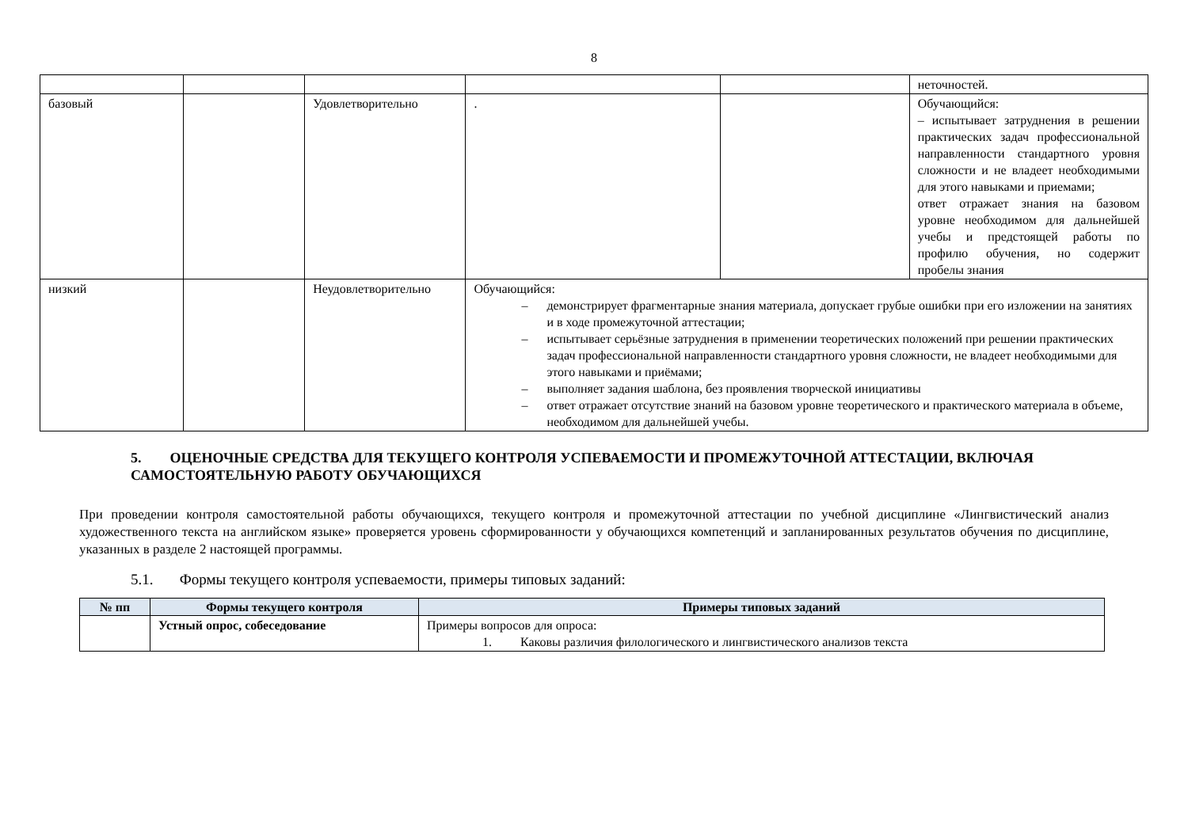8
| | | | | | неточностей. |
| базовый | | Удовлетворительно | . | | Обучающийся: – испытывает затруднения в решении практических задач профессиональной направленности стандартного уровня сложности и не владеет необходимыми для этого навыками и приемами; ответ отражает знания на базовом уровне необходимом для дальнейшей учебы и предстоящей работы по профилю обучения, но содержит пробелы знания |
| низкий | | Неудовлетворительно | Обучающийся: – демонстрирует фрагментарные знания материала, допускает грубые ошибки при его изложении на занятиях и в ходе промежуточной аттестации; – испытывает серьёзные затруднения в применении теоретических положений при решении практических задач профессиональной направленности стандартного уровня сложности, не владеет необходимыми для этого навыками и приёмами; – выполняет задания шаблона, без проявления творческой инициативы – ответ отражает отсутствие знаний на базовом уровне теоретического и практического материала в объеме, необходимом для дальнейшей учебы. | | |
5. ОЦЕНОЧНЫЕ СРЕДСТВА ДЛЯ ТЕКУЩЕГО КОНТРОЛЯ УСПЕВАЕМОСТИ И ПРОМЕЖУТОЧНОЙ АТТЕСТАЦИИ, ВКЛЮЧАЯ САМОСТОЯТЕЛЬНУЮ РАБОТУ ОБУЧАЮЩИХСЯ
При проведении контроля самостоятельной работы обучающихся, текущего контроля и промежуточной аттестации по учебной дисциплине «Лингвистический анализ художественного текста на английском языке» проверяется уровень сформированности у обучающихся компетенций и запланированных результатов обучения по дисциплине, указанных в разделе 2 настоящей программы.
5.1. Формы текущего контроля успеваемости, примеры типовых заданий:
| № пп | Формы текущего контроля | Примеры типовых заданий |
| --- | --- | --- |
| | Устный опрос, собеседование | Примеры вопросов для опроса: 1. Каковы различия филологического и лингвистического анализов текста |